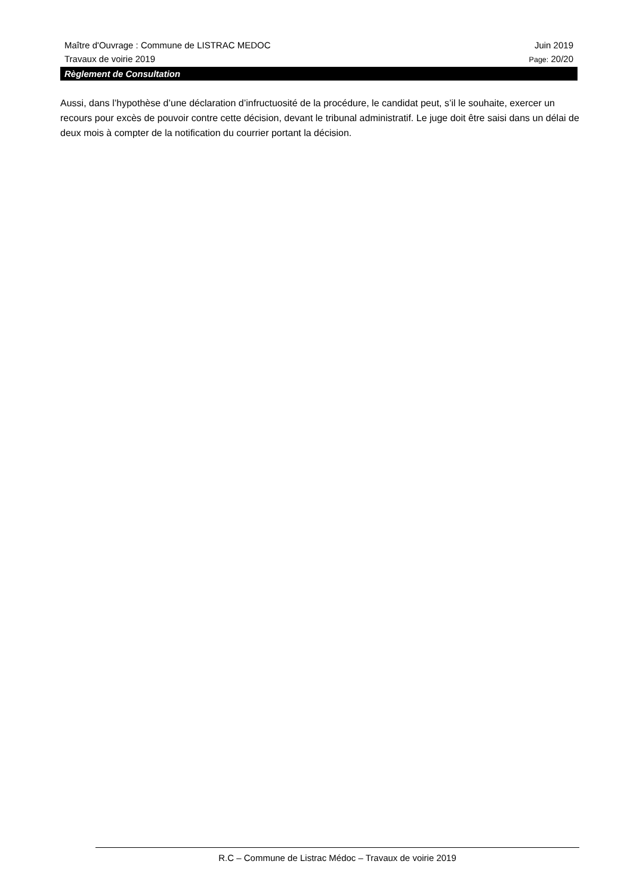Maître d'Ouvrage : Commune de LISTRAC MEDOC Juin 2019
Travaux de voirie 2019 Page: 20/20
Règlement de Consultation
Aussi, dans l’hypothèse d’une déclaration d’infructuosité de la procédure, le candidat peut, s’il le souhaite, exercer un recours pour excès de pouvoir contre cette décision, devant le tribunal administratif. Le juge doit être saisi dans un délai de deux mois à compter de la notification du courrier portant la décision.
R.C – Commune de Listrac Médoc – Travaux de voirie 2019